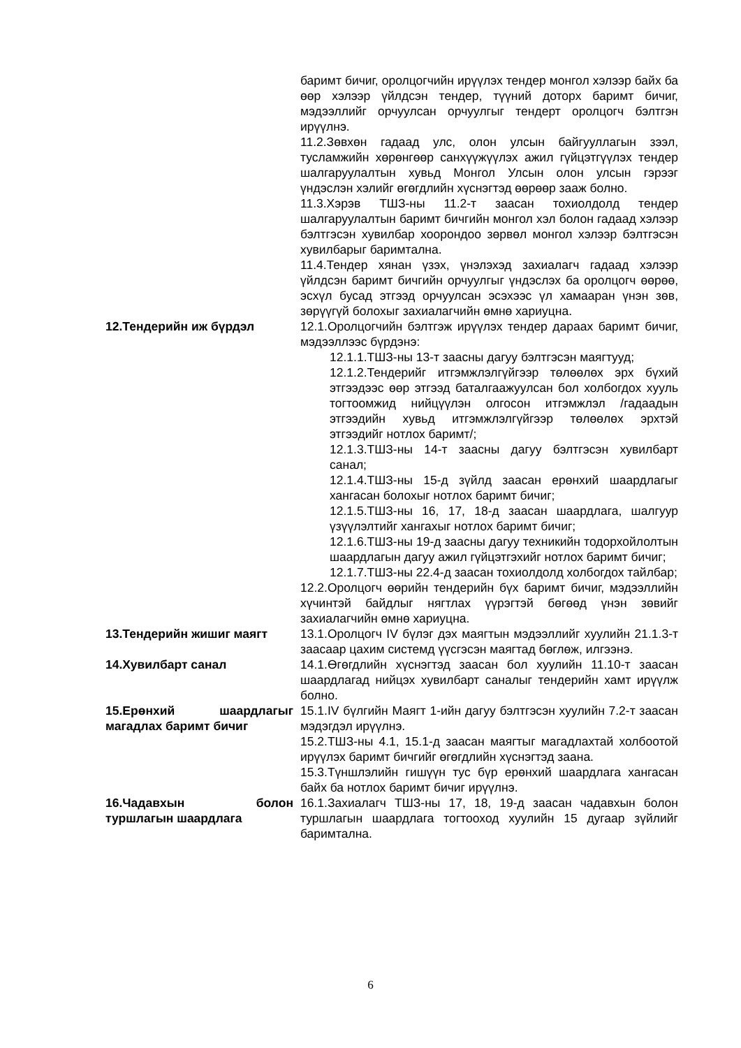баримт бичиг, оролцогчийн ирүүлэх тендер монгол хэлээр байх ба өөр хэлээр үйлдсэн тендер, түүний доторх баримт бичиг, мэдээллийг орчуулсан орчуулгыг тендерт оролцогч бэлтгэн ирүүлнэ.
11.2.Зөвхөн гадаад улс, олон улсын байгууллагын зээл, тусламжийн хөрөнгөөр санхүүжүүлэх ажил гүйцэтгүүлэх тендер шалгаруулалтын хувьд Монгол Улсын олон улсын гэрээг үндэслэн хэлийг өгөгдлийн хүснэгтэд өөрөөр зааж болно.
11.3.Хэрэв ТШЗ-ны 11.2-т заасан тохиолдолд тендер шалгаруулалтын баримт бичгийн монгол хэл болон гадаад хэлээр бэлтгэсэн хувилбар хоорондоо зөрвөл монгол хэлээр бэлтгэсэн хувилбарыг баримтална.
11.4.Тендер хянан үзэх, үнэлэхэд захиалагч гадаад хэлээр үйлдсэн баримт бичгийн орчуулгыг үндэслэх ба оролцогч өөрөө, эсхүл бусад этгээд орчуулсан эсэхээс үл хамааран үнэн зөв, зөрүүгүй болохыг захиалагчийн өмнө хариуцна.
12.Тендерийн иж бүрдэл 12.1.Оролцогчийн бэлтгэж ирүүлэх тендер дараах баримт бичиг, мэдээллээс бүрдэнэ:
12.1.1.ТШЗ-ны 13-т заасны дагуу бэлтгэсэн маягтууд;
12.1.2.Тендерийг итгэмжлэлгүйгээр төлөөлөх эрх бүхий этгээдээс өөр этгээд баталгаажуулсан бол холбогдох хууль тогтоомжид нийцүүлэн олгосон итгэмжлэл /гадаадын этгээдийн хувьд итгэмжлэлгүйгээр төлөөлөх эрхтэй этгээдийг нотлох баримт/;
12.1.3.ТШЗ-ны 14-т заасны дагуу бэлтгэсэн хувилбарт санал;
12.1.4.ТШЗ-ны 15-д зүйлд заасан ерөнхий шаардлагыг хангасан болохыг нотлох баримт бичиг;
12.1.5.ТШЗ-ны 16, 17, 18-д заасан шаардлага, шалгуур үзүүлэлтийг хангахыг нотлох баримт бичиг;
12.1.6.ТШЗ-ны 19-д заасны дагуу техникийн тодорхойлолтын шаардлагын дагуу ажил гүйцэтгэхийг нотлох баримт бичиг;
12.1.7.ТШЗ-ны 22.4-д заасан тохиолдолд холбогдох тайлбар;
12.2.Оролцогч өөрийн тендерийн бүх баримт бичиг, мэдээллийн хүчинтэй байдлыг нягтлах үүрэгтэй бөгөөд үнэн зөвийг захиалагчийн өмнө хариуцна.
13.Тендерийн жишиг маягт 13.1.Оролцогч IV бүлэг дэх маягтын мэдээллийг хуулийн 21.1.3-т заасаар цахим системд үүсгэсэн маягтад бөглөж, илгээнэ.
14.Хувилбарт санал 14.1.Өгөгдлийн хүснэгтэд заасан бол хуулийн 11.10-т заасан шаардлагад нийцэх хувилбарт саналыг тендерийн хамт ирүүлж болно.
15.Ерөнхий шаардлагыг магадлах баримт бичиг
15.1.IV бүлгийн Маягт 1-ийн дагуу бэлтгэсэн хуулийн 7.2-т заасан мэдэгдэл ирүүлнэ.
15.2.ТШЗ-ны 4.1, 15.1-д заасан маягтыг магадлахтай холбоотой ирүүлэх баримт бичгийг өгөгдлийн хүснэгтэд заана.
15.3.Түншлэлийн гишүүн тус бүр ерөнхий шаардлага хангасан байх ба нотлох баримт бичиг ирүүлнэ.
16.Чадавхын болон туршлагын шаардлага
16.1.Захиалагч ТШЗ-ны 17, 18, 19-д заасан чадавхын болон туршлагын шаардлага тогтооход хуулийн 15 дугаар зүйлийг баримтална.
6